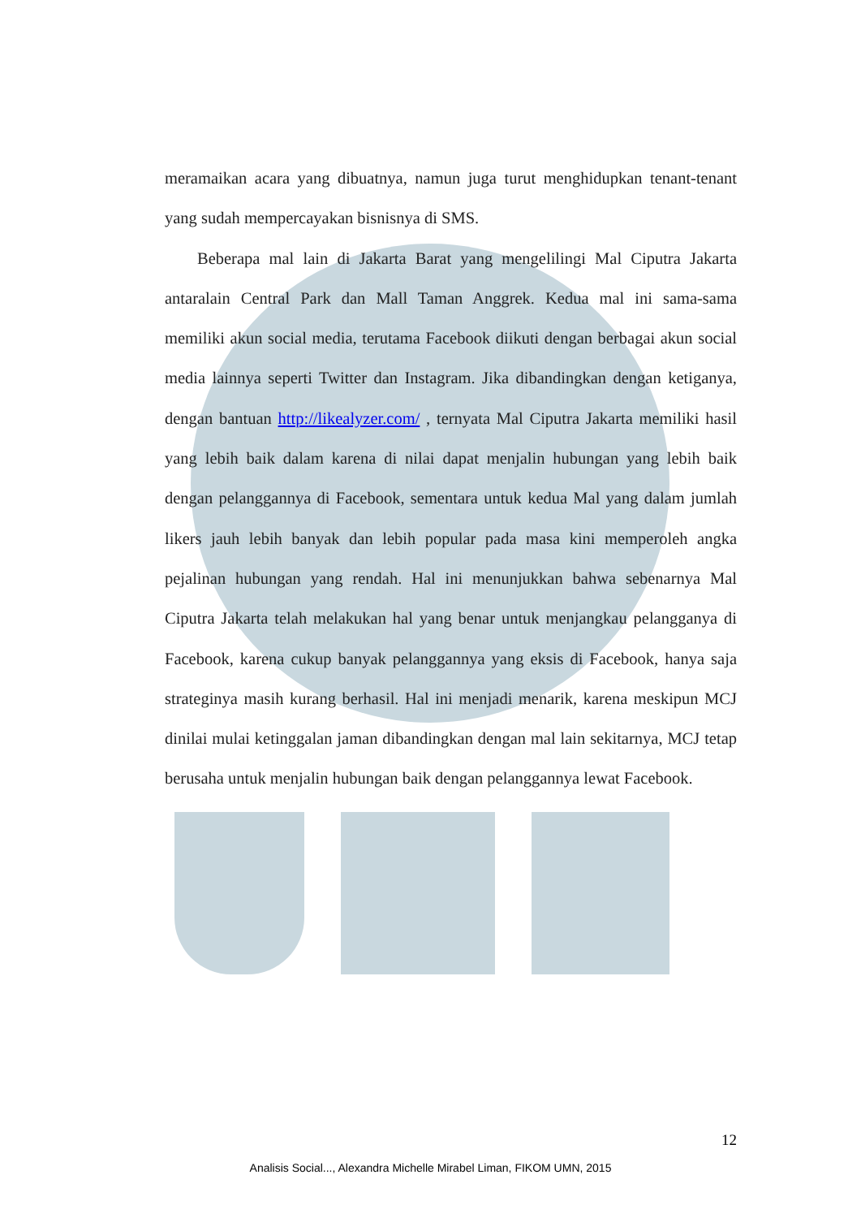meramaikan acara yang dibuatnya, namun juga turut menghidupkan tenant-tenant yang sudah mempercayakan bisnisnya di SMS.
Beberapa mal lain di Jakarta Barat yang mengelilingi Mal Ciputra Jakarta antaralain Central Park dan Mall Taman Anggrek. Kedua mal ini sama-sama memiliki akun social media, terutama Facebook diikuti dengan berbagai akun social media lainnya seperti Twitter dan Instagram. Jika dibandingkan dengan ketiganya, dengan bantuan http://likealyzer.com/ , ternyata Mal Ciputra Jakarta memiliki hasil yang lebih baik dalam karena di nilai dapat menjalin hubungan yang lebih baik dengan pelanggannya di Facebook, sementara untuk kedua Mal yang dalam jumlah likers jauh lebih banyak dan lebih popular pada masa kini memperoleh angka pejalinan hubungan yang rendah. Hal ini menunjukkan bahwa sebenarnya Mal Ciputra Jakarta telah melakukan hal yang benar untuk menjangkau pelangganya di Facebook, karena cukup banyak pelanggannya yang eksis di Facebook, hanya saja strateginya masih kurang berhasil. Hal ini menjadi menarik, karena meskipun MCJ dinilai mulai ketinggalan jaman dibandingkan dengan mal lain sekitarnya, MCJ tetap berusaha untuk menjalin hubungan baik dengan pelanggannya lewat Facebook.
12
Analisis Social..., Alexandra Michelle Mirabel Liman, FIKOM UMN, 2015